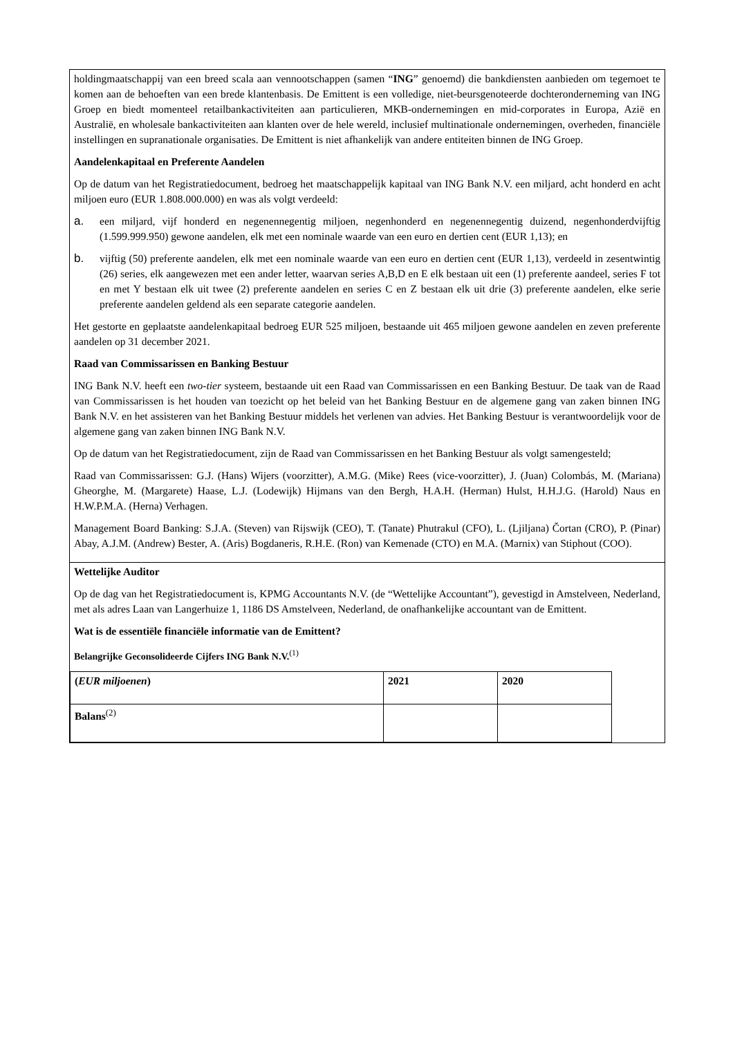holdingmaatschappij van een breed scala aan vennootschappen (samen “ING” genoemd) die bankdiensten aanbieden om tegemoet te komen aan de behoeften van een brede klantenbasis. De Emittent is een volledige, niet-beursgenoteerde dochteronderneming van ING Groep en biedt momenteel retailbankactiviteiten aan particulieren, MKB-ondernemingen en mid-corporates in Europa, Azië en Australië, en wholesale bankactiviteiten aan klanten over de hele wereld, inclusief multinationale ondernemingen, overheden, financiële instellingen en supranationale organisaties. De Emittent is niet afhankelijk van andere entiteiten binnen de ING Groep.
Aandelenkapitaal en Preferente Aandelen
Op de datum van het Registratiedocument, bedroeg het maatschappelijk kapitaal van ING Bank N.V. een miljard, acht honderd en acht miljoen euro (EUR 1.808.000.000) en was als volgt verdeeld:
a. een miljard, vijf honderd en negenennegentig miljoen, negenhonderd en negenennegentig duizend, negenhonderdvijftig (1.599.999.950) gewone aandelen, elk met een nominale waarde van een euro en dertien cent (EUR 1,13); en
b. vijftig (50) preferente aandelen, elk met een nominale waarde van een euro en dertien cent (EUR 1,13), verdeeld in zesentwintig (26) series, elk aangewezen met een ander letter, waarvan series A,B,D en E elk bestaan uit een (1) preferente aandeel, series F tot en met Y bestaan elk uit twee (2) preferente aandelen en series C en Z bestaan elk uit drie (3) preferente aandelen, elke serie preferente aandelen geldend als een separate categorie aandelen.
Het gestorte en geplaatste aandelenkapitaal bedroeg EUR 525 miljoen, bestaande uit 465 miljoen gewone aandelen en zeven preferente aandelen op 31 december 2021.
Raad van Commissarissen en Banking Bestuur
ING Bank N.V. heeft een two-tier systeem, bestaande uit een Raad van Commissarissen en een Banking Bestuur. De taak van de Raad van Commissarissen is het houden van toezicht op het beleid van het Banking Bestuur en de algemene gang van zaken binnen ING Bank N.V. en het assisteren van het Banking Bestuur middels het verlenen van advies. Het Banking Bestuur is verantwoordelijk voor de algemene gang van zaken binnen ING Bank N.V.
Op de datum van het Registratiedocument, zijn de Raad van Commissarissen en het Banking Bestuur als volgt samengesteld;
Raad van Commissarissen: G.J. (Hans) Wijers (voorzitter), A.M.G. (Mike) Rees (vice-voorzitter), J. (Juan) Colombás, M. (Mariana) Gheorghe, M. (Margarete) Haase, L.J. (Lodewijk) Hijmans van den Bergh, H.A.H. (Herman) Hulst, H.H.J.G. (Harold) Naus en H.W.P.M.A. (Herna) Verhagen.
Management Board Banking: S.J.A. (Steven) van Rijswijk (CEO), T. (Tanate) Phutrakul (CFO), L. (Ljiljana) Čortan (CRO), P. (Pinar) Abay, A.J.M. (Andrew) Bester, A. (Aris) Bogdaneris, R.H.E. (Ron) van Kemenade (CTO) en M.A. (Marnix) van Stiphout (COO).
Wettelijke Auditor
Op de dag van het Registratiedocument is, KPMG Accountants N.V. (de “Wettelijke Accountant”), gevestigd in Amstelveen, Nederland, met als adres Laan van Langerhuize 1, 1186 DS Amstelveen, Nederland, de onafhankelijke accountant van de Emittent.
Wat is de essentiële financiële informatie van de Emittent?
Belangrijke Geconsolideerde Cijfers ING Bank N.V.<sup>(1)</sup>
| ( EUR miljoenen ) | 2021 | 2020 |
| --- | --- | --- |
| Balans<sup>(2)</sup> | | |